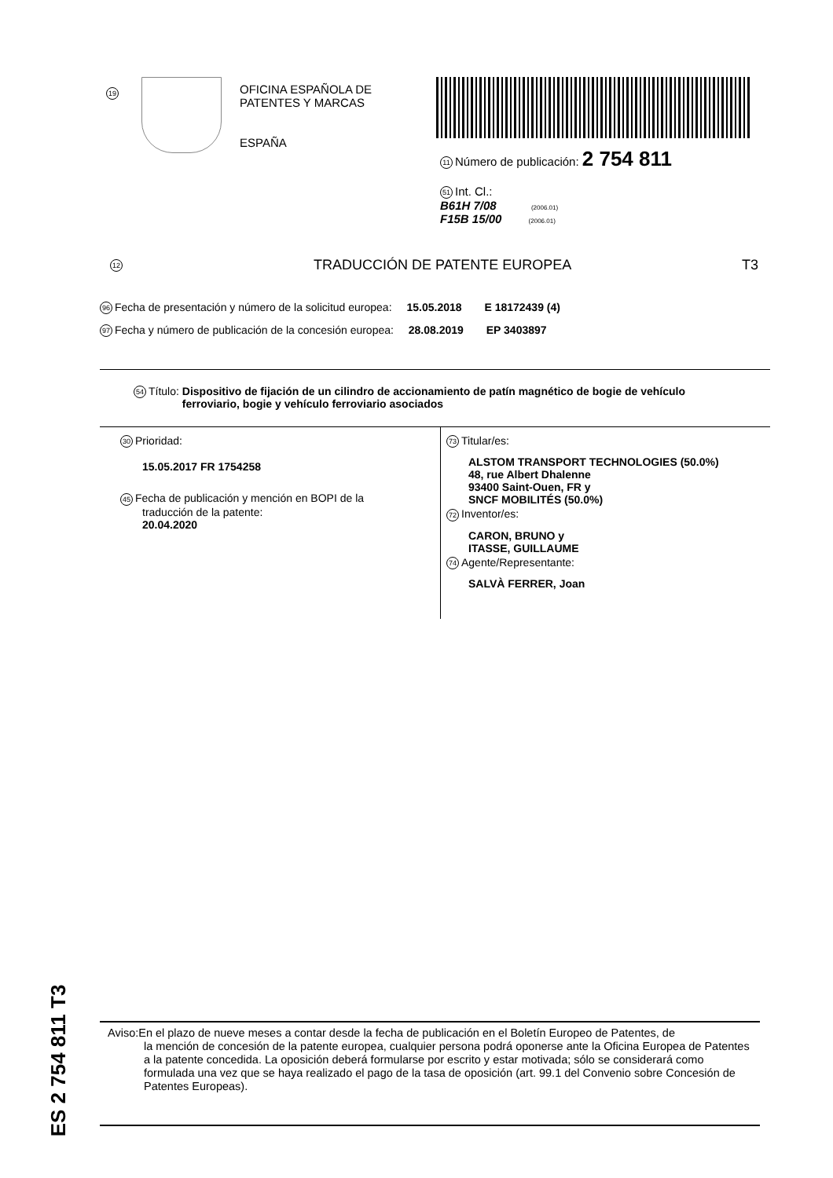19
OFICINA ESPAÑOLA DE
PATENTES Y MARCAS
ESPAÑA
11 Número de publicación: 2 754 811
51 Int. Cl.:
B61H 7/08 (2006.01)
F15B 15/00 (2006.01)
12 TRADUCCIÓN DE PATENTE EUROPEA T3
96 Fecha de presentación y número de la solicitud europea: 15.05.2018 E 18172439 (4)
97 Fecha y número de publicación de la concesión europea: 28.08.2019 EP 3403897
54 Título: Dispositivo de fijación de un cilindro de accionamiento de patín magnético de bogie de vehículo ferroviario, bogie y vehículo ferroviario asociados
30 Prioridad:
15.05.2017 FR 1754258
45 Fecha de publicación y mención en BOPI de la
traducción de la patente:
20.04.2020
73 Titular/es:
ALSTOM TRANSPORT TECHNOLOGIES (50.0%)
48, rue Albert Dhalenne
93400 Saint-Ouen, FR y
SNCF MOBILITÉS (50.0%)
72 Inventor/es:
CARON, BRUNO y
ITASSE, GUILLAUME
74 Agente/Representante:
SALVÀ FERRER, Joan
ES 2 754 811 T3
Aviso:En el plazo de nueve meses a contar desde la fecha de publicación en el Boletín Europeo de Patentes, de
la mención de concesión de la patente europea, cualquier persona podrá oponerse ante la Oficina Europea de Patentes a la patente concedida. La oposición deberá formularse por escrito y estar motivada; sólo se considerará como formulada una vez que se haya realizado el pago de la tasa de oposición (art. 99.1 del Convenio sobre Concesión de Patentes Europeas).